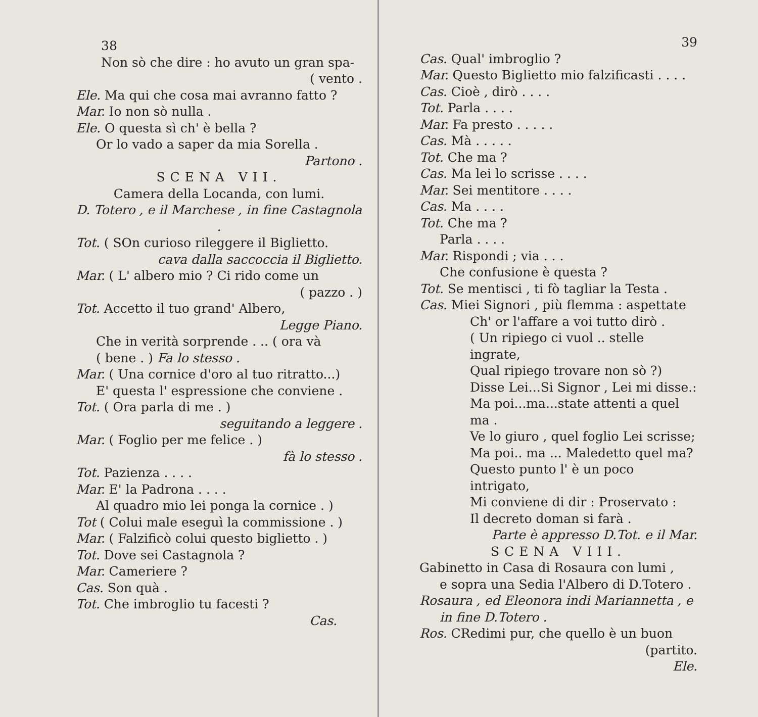38
Non sò che dire : ho avuto un gran spa-
( vento .
Ele. Ma qui che cosa mai avranno fatto ?
Mar. Io non sò nulla .
Ele. O questa sì ch' è bella ?
Or lo vado a saper da mia Sorella .
Partono .
SCENA VII.
Camera della Locanda, con lumi.
D. Totero , e il Marchese , in fine Castagnola .
Tot. ( SOn curioso rileggere il Biglietto.
cava dalla saccoccia il Biglietto.
Mar. ( L' albero mio ? Ci rido come un
( pazzo . )
Tot. Accetto il tuo grand' Albero,
Legge Piano.
Che in verità sorprende . .. ( ora và
( bene . ) Fa lo stesso .
Mar. ( Una cornice d'oro al tuo ritratto...)
E' questa l' espressione che conviene .
Tot. ( Ora parla di me . )
seguitando a leggere .
Mar. ( Foglio per me felice . )
fà lo stesso .
Tot. Pazienza . . . .
Mar. E' la Padrona . . . .
Al quadro mio lei ponga la cornice . )
Tot ( Colui male eseguì la commissione . )
Mar. ( Falzificò colui questo biglietto . )
Tot. Dove sei Castagnola ?
Mar. Cameriere ?
Cas. Son quà .
Tot. Che imbroglio tu facesti ?
Cas.
39
Cas. Qual' imbroglio ?
Mar. Questo Biglietto mio falzificasti . . . .
Cas. Cioè , dirò . . . .
Tot. Parla . . . .
Mar. Fa presto . . . . .
Cas. Mà . . . . .
Tot. Che ma ?
Cas. Ma lei lo scrisse . . . .
Mar. Sei mentitore . . . .
Cas. Ma . . . .
Tot. Che ma ?
Parla . . . .
Mar. Rispondi ; via . . .
Che confusione è questa ?
Tot. Se mentisci , ti fò tagliar la Testa .
Cas. Miei Signori , più flemma : aspettate
Ch' or l'affare a voi tutto dirò .
( Un ripiego ci vuol .. stelle ingrate,
Qual ripiego trovare non sò ?)
Disse Lei...Si Signor , Lei mi disse.:
Ma poi...ma...state attenti a quel ma .
Ve lo giuro , quel foglio Lei scrisse;
Ma poi.. ma ... Maledetto quel ma?
Questo punto l' è un poco intrigato,
Mi conviene di dir : Proservato :
Il decreto doman si farà .
Parte è appresso D.Tot. e il Mar.
SCENA VIII.
Gabinetto in Casa di Rosaura con lumi ,
e sopra una Sedia l'Albero di D.Totero .
Rosaura , ed Eleonora indi Mariannetta , e
in fine D.Totero .
Ros. CRedimi pur, che quello è un buon
(partito.
Ele.